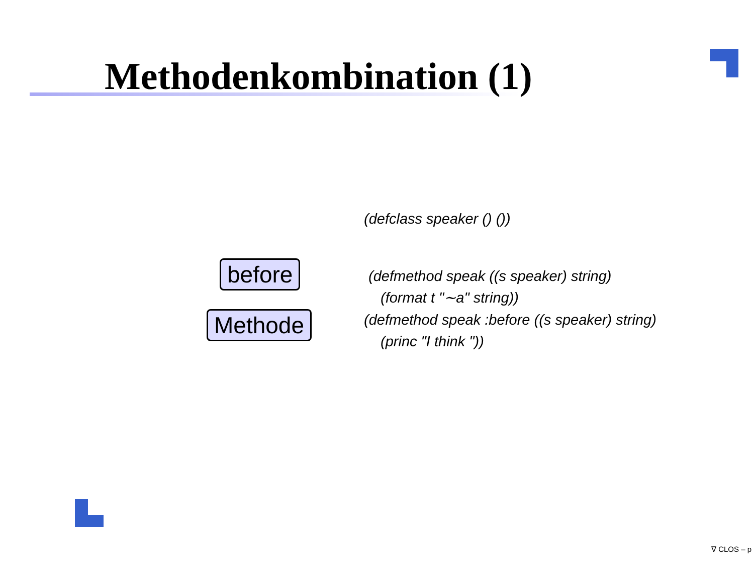Methodenkombination (1)
before
Methode
(defclass speaker () ())
(defmethod speak ((s speaker) string)
(format t "∼a" string))
(defmethod speak :before ((s speaker) string)
(princ "I think "))
∇ CLOS – p